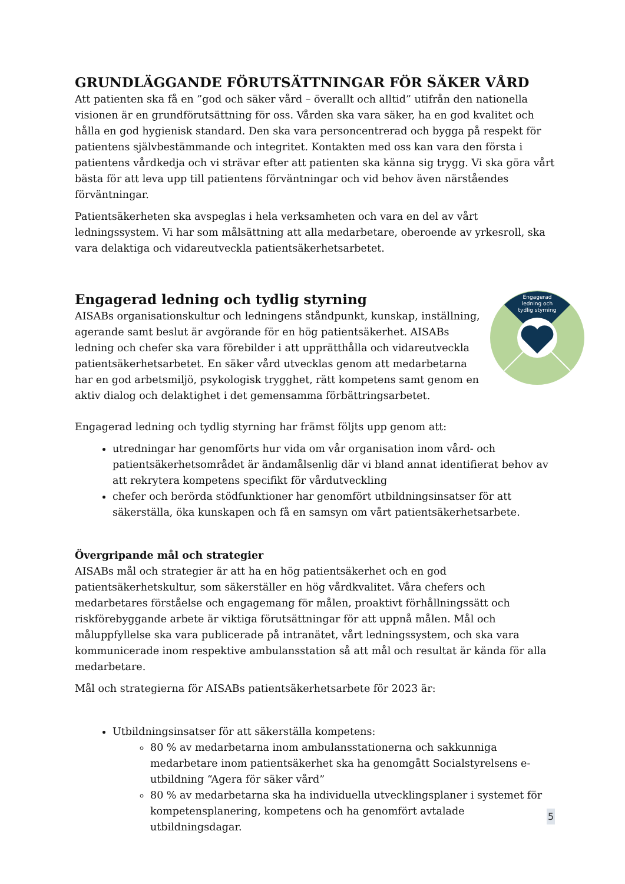GRUNDLÄGGANDE FÖRUTSÄTTNINGAR FÖR SÄKER VÅRD
Att patienten ska få en ”god och säker vård – överallt och alltid” utifrån den nationella visionen är en grundförutsättning för oss. Vården ska vara säker, ha en god kvalitet och hålla en god hygienisk standard. Den ska vara personcentrerad och bygga på respekt för patientens självbestämmande och integritet. Kontakten med oss kan vara den första i patientens vårdkedja och vi strävar efter att patienten ska känna sig trygg. Vi ska göra vårt bästa för att leva upp till patientens förväntningar och vid behov även närståendes förväntningar.
Patientsäkerheten ska avspeglas i hela verksamheten och vara en del av vårt ledningssystem. Vi har som målsättning att alla medarbetare, oberoende av yrkesroll, ska vara delaktiga och vidareutveckla patientsäkerhetsarbetet.
Engagerad ledning och tydlig styrning
AISABs organisationskultur och ledningens ståndpunkt, kunskap, inställning, agerande samt beslut är avgörande för en hög patientsäkerhet. AISABs ledning och chefer ska vara förebilder i att upprätthålla och vidareutveckla patientsäkerhetsarbetet. En säker vård utvecklas genom att medarbetarna har en god arbetsmiljö, psykologisk trygghet, rätt kompetens samt genom en aktiv dialog och delaktighet i det gemensamma förbättringsarbetet.
Engagerad
ledning och
tydlig styrning
Engagerad ledning och tydlig styrning har främst följts upp genom att:
utredningar har genomförts hur vida om vår organisation inom vård- och patientsäkerhetsområdet är ändamålsenlig där vi bland annat identifierat behov av att rekrytera kompetens specifikt för vårdutveckling
chefer och berörda stödfunktioner har genomfört utbildningsinsatser för att säkerställa, öka kunskapen och få en samsyn om vårt patientsäkerhetsarbete.
Övergripande mål och strategier
AISABs mål och strategier är att ha en hög patientsäkerhet och en god patientsäkerhetskultur, som säkerställer en hög vårdkvalitet. Våra chefers och medarbetares förståelse och engagemang för målen, proaktivt förhållningssätt och riskförebyggande arbete är viktiga förutsättningar för att uppnå målen. Mål och måluppfyllelse ska vara publicerade på intranätet, vårt ledningssystem, och ska vara kommunicerade inom respektive ambulansstation så att mål och resultat är kända för alla medarbetare.
Mål och strategierna för AISABs patientsäkerhetsarbete för 2023 är:
Utbildningsinsatser för att säkerställa kompetens:
80 % av medarbetarna inom ambulansstationerna och sakkunniga medarbetare inom patientsäkerhet ska ha genomgått Socialstyrelsens e-utbildning “Agera för säker vård”
80 % av medarbetarna ska ha individuella utvecklingsplaner i systemet för kompetensplanering, kompetens och ha genomfört avtalade utbildningsdagar.
5